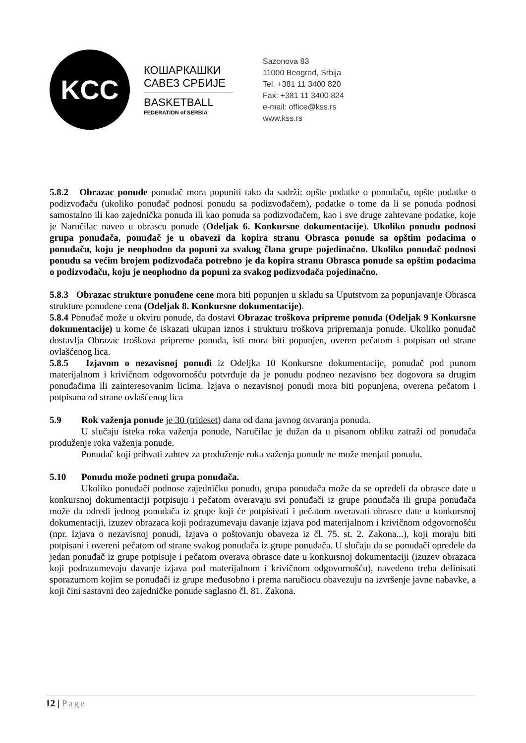KCC
КОШАРКАШКИ
САВЕЗ СРБИЈЕ
BASKETBALL
FEDERATION of SERBIA
Sazonova 83
11000 Beograd, Srbija
Tel. +381 11 3400 820
Fax: +381 11 3400 824
e-mail: office@kss.rs
www.kss.rs
5.8.2 Obrazac ponude ponuđač mora popuniti tako da sadrži: opšte podatke o ponuđaču, opšte podatke o podizvođaču (ukoliko ponuđač podnosi ponudu sa podizvođačem), podatke o tome da li se ponuda podnosi samostalno ili kao zajednička ponuda ili kao ponuda sa podizvođačem, kao i sve druge zahtevane podatke, koje je Naručilac naveo u obrascu ponude (Odeljak 6. Konkursne dokumentacije). Ukoliko ponudu podnosi grupa ponuđača, ponuđač je u obavezi da kopira stranu Obrasca ponude sa opštim podacima o ponuđaču, koju je neophodno da popuni za svakog člana grupe pojedinačno. Ukoliko ponuđač podnosi ponudu sa većim brojem podizvođača potrebno je da kopira stranu Obrasca ponude sa opštim podacima o podizvođaču, koju je neophodno da popuni za svakog podizvođača pojedinačno.
5.8.3 Obrazac strukture ponuđene cene mora biti popunjen u skladu sa Uputstvom za popunjavanje Obrasca strukture ponuđene cena (Odeljak 8. Konkursne dokumentacije).
5.8.4 Ponuđač može u okviru ponude, da dostavi Obrazac troškova pripreme ponuda (Odeljak 9 Konkursne dokumentacije) u kome će iskazati ukupan iznos i strukturu troškova pripremanja ponude. Ukoliko ponuđač dostavlja Obrazac troškova pripreme ponuda, isti mora biti popunjen, overen pečatom i potpisan od strane ovlašćenog lica.
5.8.5 Izjavom o nezavisnoj ponudi iz Odeljka 10 Konkursne dokumentacije, ponuđač pod punom materijalnom i krivičnom odgovornošću potvrđuje da je ponudu podneo nezavisno bez dogovora sa drugim ponuđačima ili zainteresovanim licima. Izjava o nezavisnoj ponudi mora biti popunjena, overena pečatom i potpisana od strane ovlašćenog lica
5.9 Rok važenja ponude je 30 (trideset) dana od dana javnog otvaranja ponuda.
U slučaju isteka roka važenja ponude, Naručilac je dužan da u pisanom obliku zatraži od ponuđača produženje roka važenja ponude.
Ponuđač koji prihvati zahtev za produženje roka važenja ponude ne može menjati ponudu.
5.10 Ponudu može podneti grupa ponuđača.
Ukoliko ponuđači podnose zajedničku ponudu, grupa ponuđača može da se opredeli da obrasce date u konkursnoj dokumentaciji potpisuju i pečatom overavaju svi ponuđači iz grupe ponuđača ili grupa ponuđača može da odredi jednog ponuđača iz grupe koji će potpisivati i pečatom overavati obrasce date u konkursnoj dokumentaciji, izuzev obrazaca koji podrazumevaju davanje izjava pod materijalnom i krivičnom odgovornošću (npr. Izjava o nezavisnoj ponudi, Izjava o poštovanju obaveza iz čl. 75. st. 2. Zakona...), koji moraju biti potpisani i overeni pečatom od strane svakog ponuđača iz grupe ponuđača. U slučaju da se ponuđači opredele da jedan ponuđač iz grupe potpisuje i pečatom overava obrasce date u konkursnoj dokumentaciji (izuzev obrazaca koji podrazumevaju davanje izjava pod materijalnom i krivičnom odgovornošću), navedeno treba definisati sporazumom kojim se ponuđači iz grupe međusobno i prema naručiocu obavezuju na izvršenje javne nabavke, a koji čini sastavni deo zajedničke ponude saglasno čl. 81. Zakona.
12 | Page